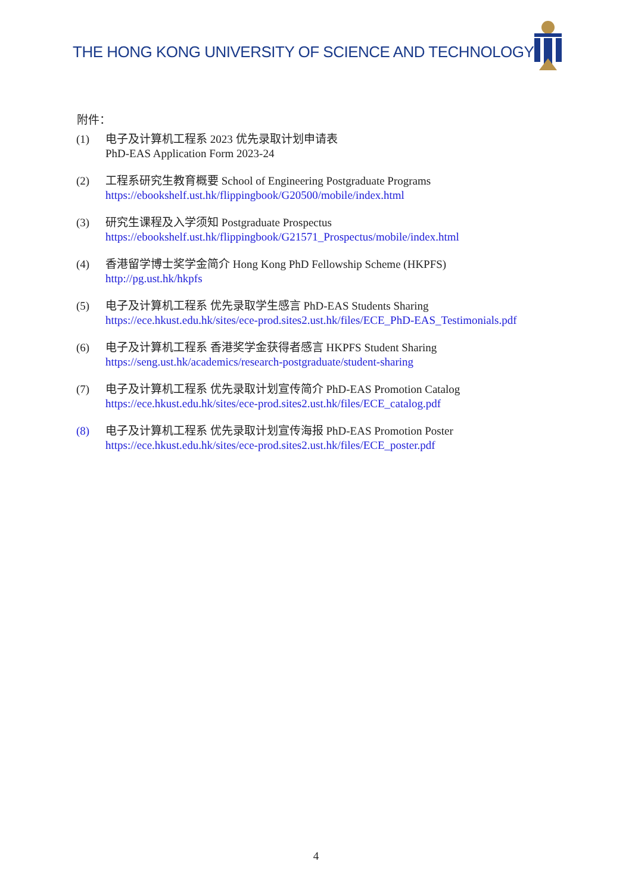THE HONG KONG UNIVERSITY OF SCIENCE AND TECHNOLOGY
附件：
(1) 电子及计算机工程系 2023 优先录取计划申请表
PhD-EAS Application Form 2023-24
(2) 工程系研究生教育概要 School of Engineering Postgraduate Programs
https://ebookshelf.ust.hk/flippingbook/G20500/mobile/index.html
(3) 研究生课程及入学须知 Postgraduate Prospectus
https://ebookshelf.ust.hk/flippingbook/G21571_Prospectus/mobile/index.html
(4) 香港留学博士奖学金简介 Hong Kong PhD Fellowship Scheme (HKPFS)
http://pg.ust.hk/hkpfs
(5) 电子及计算机工程系 优先录取学生感言 PhD-EAS Students Sharing
https://ece.hkust.edu.hk/sites/ece-prod.sites2.ust.hk/files/ECE_PhD-EAS_Testimonials.pdf
(6) 电子及计算机工程系 香港奖学金获得者感言 HKPFS Student Sharing
https://seng.ust.hk/academics/research-postgraduate/student-sharing
(7) 电子及计算机工程系 优先录取计划宣传简介 PhD-EAS Promotion Catalog
https://ece.hkust.edu.hk/sites/ece-prod.sites2.ust.hk/files/ECE_catalog.pdf
(8) 电子及计算机工程系 优先录取计划宣传海报 PhD-EAS Promotion Poster
https://ece.hkust.edu.hk/sites/ece-prod.sites2.ust.hk/files/ECE_poster.pdf
4